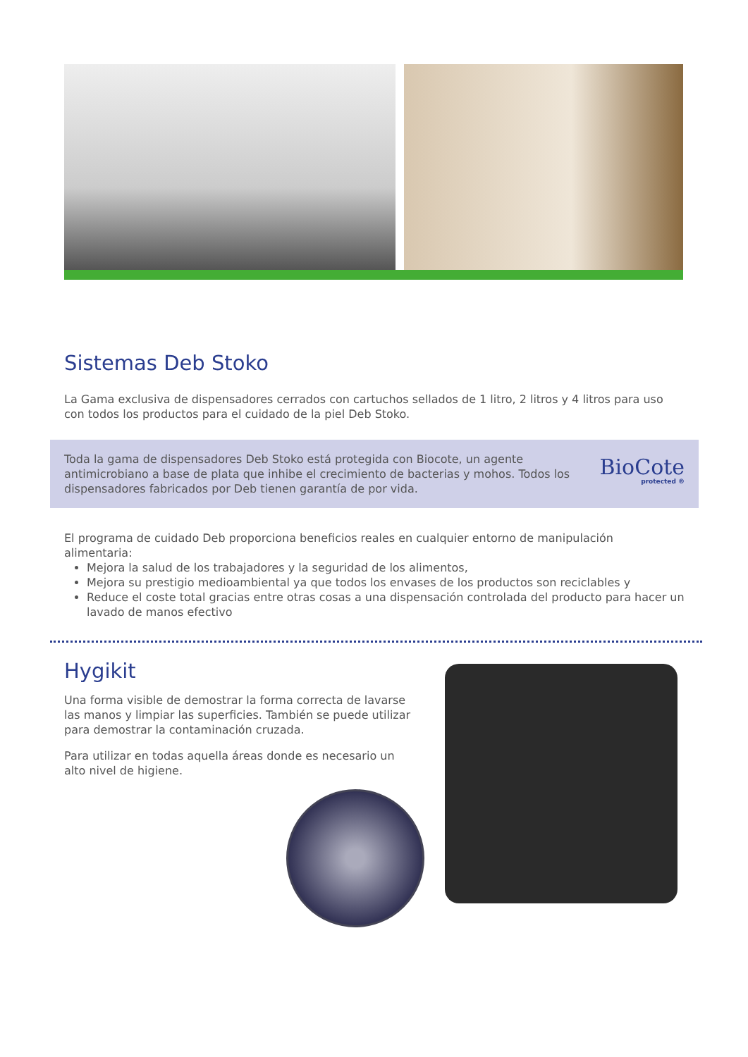Sistemas Deb Stoko
La Gama exclusiva de dispensadores cerrados con cartuchos sellados de 1 litro, 2 litros y 4 litros para uso con todos los productos para el cuidado de la piel Deb Stoko.
Toda la gama de dispensadores Deb Stoko está protegida con Biocote, un agente antimicrobiano a base de plata que inhibe el crecimiento de bacterias y mohos. Todos los dispensadores fabricados por Deb tienen garantía de por vida.
BioCote
protected ®
El programa de cuidado Deb proporciona beneficios reales en cualquier entorno de manipulación alimentaria:
Mejora la salud de los trabajadores y la seguridad de los alimentos,
Mejora su prestigio medioambiental ya que todos los envases de los productos son reciclables y
Reduce el coste total gracias entre otras cosas a una dispensación controlada del producto para hacer un lavado de manos efectivo
Hygikit
Una forma visible de demostrar la forma correcta de lavarse las manos y limpiar las superficies. También se puede utilizar para demostrar la contaminación cruzada.
Para utilizar en todas aquella áreas donde es necesario un alto nivel de higiene.